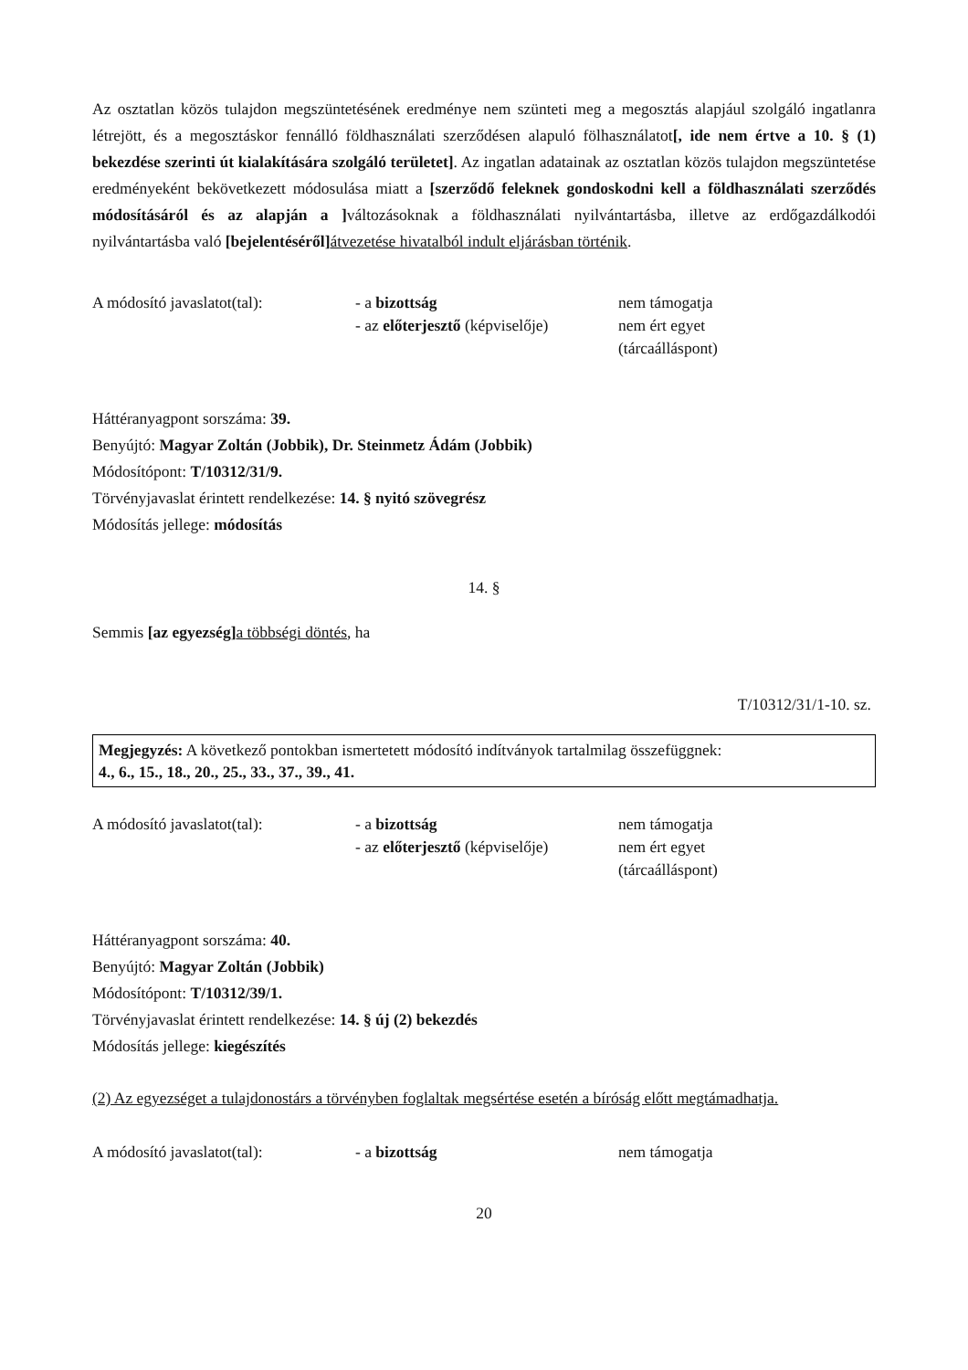Az osztatlan közös tulajdon megszüntetésének eredménye nem szünteti meg a megosztás alapjául szolgáló ingatlanra létrejött, és a megosztáskor fennálló földhasználati szerződésen alapuló fölhasználatot[, ide nem értve a 10. § (1) bekezdése szerinti út kialakítására szolgáló területet]. Az ingatlan adatainak az osztatlan közös tulajdon megszüntetése eredményeként bekövetkezett módosulása miatt a [szerződő feleknek gondoskodni kell a földhasználati szerződés módosításáról és az alapján a ] változásoknak a földhasználati nyilvántartásba, illetve az erdőgazdálkodói nyilvántartásba való [bejelentéséről] átvezetése hivatalból indult eljárásban történik.
A módosító javaslatot(tal):
- a bizottság
- az előterjesztő (képviselője)
nem támogatja
nem ért egyet
(tárcaálláspont)
Háttéranyagpont sorszáma: 39.
Benyújtó: Magyar Zoltán (Jobbik), Dr. Steinmetz Ádám (Jobbik)
Módosítópont: T/10312/31/9.
Törvényjavaslat érintett rendelkezése: 14. § nyitó szövegrész
Módosítás jellege: módosítás
14. §
Semmis [az egyezség] a többségi döntés, ha
T/10312/31/1-10. sz.
Megjegyzés: A következő pontokban ismertetett módosító indítványok tartalmilag összefüggnek:
4., 6., 15., 18., 20., 25., 33., 37., 39., 41.
A módosító javaslatot(tal):
- a bizottság
- az előterjesztő (képviselője)
nem támogatja
nem ért egyet
(tárcaálláspont)
Háttéranyagpont sorszáma: 40.
Benyújtó: Magyar Zoltán (Jobbik)
Módosítópont: T/10312/39/1.
Törvényjavaslat érintett rendelkezése: 14. § új (2) bekezdés
Módosítás jellege: kiegészítés
(2) Az egyezséget a tulajdonostárs a törvényben foglaltak megsértése esetén a bíróság előtt megtámadhatja.
A módosító javaslatot(tal):
- a bizottság
nem támogatja
20